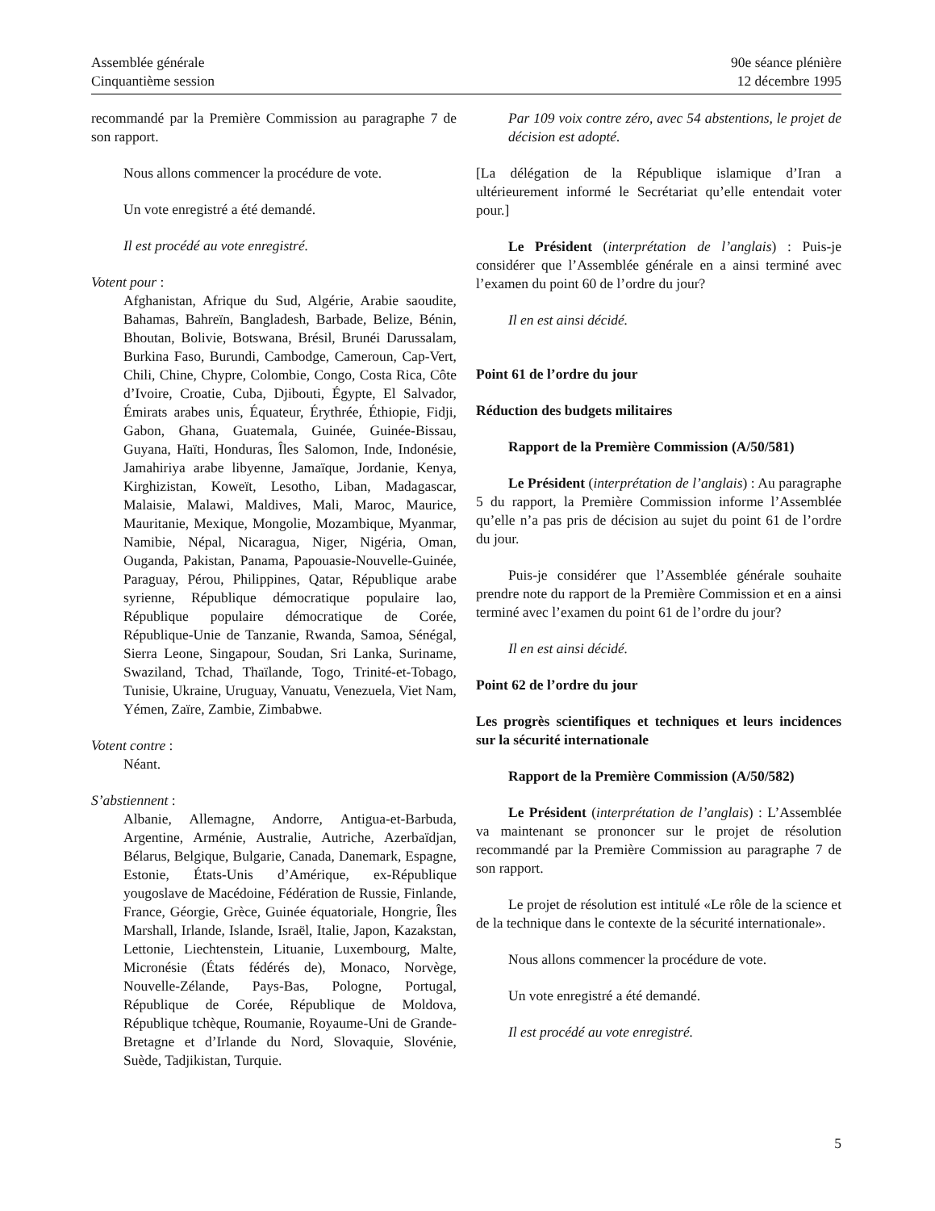Assemblée générale
Cinquantième session
90e séance plénière
12 décembre 1995
recommandé par la Première Commission au paragraphe 7 de son rapport.
Nous allons commencer la procédure de vote.
Un vote enregistré a été demandé.
Il est procédé au vote enregistré.
Votent pour :
Afghanistan, Afrique du Sud, Algérie, Arabie saoudite, Bahamas, Bahreïn, Bangladesh, Barbade, Belize, Bénin, Bhoutan, Bolivie, Botswana, Brésil, Brunéi Darussalam, Burkina Faso, Burundi, Cambodge, Cameroun, Cap-Vert, Chili, Chine, Chypre, Colombie, Congo, Costa Rica, Côte d’Ivoire, Croatie, Cuba, Djibouti, Égypte, El Salvador, Émirats arabes unis, Équateur, Érythrée, Éthiopie, Fidji, Gabon, Ghana, Guatemala, Guinée, Guinée-Bissau, Guyana, Haïti, Honduras, Îles Salomon, Inde, Indonésie, Jamahiriya arabe libyenne, Jamaïque, Jordanie, Kenya, Kirghizistan, Koweït, Lesotho, Liban, Madagascar, Malaisie, Malawi, Maldives, Mali, Maroc, Maurice, Mauritanie, Mexique, Mongolie, Mozambique, Myanmar, Namibie, Népal, Nicaragua, Niger, Nigéria, Oman, Ouganda, Pakistan, Panama, Papouasie-Nouvelle-Guinée, Paraguay, Pérou, Philippines, Qatar, République arabe syrienne, République démocratique populaire lao, République populaire démocratique de Corée, République-Unie de Tanzanie, Rwanda, Samoa, Sénégal, Sierra Leone, Singapour, Soudan, Sri Lanka, Suriname, Swaziland, Tchad, Thaïlande, Togo, Trinité-et-Tobago, Tunisie, Ukraine, Uruguay, Vanuatu, Venezuela, Viet Nam, Yémen, Zaïre, Zambie, Zimbabwe.
Votent contre :
Néant.
S’abstiennent :
Albanie, Allemagne, Andorre, Antigua-et-Barbuda, Argentine, Arménie, Australie, Autriche, Azerbaïdjan, Bélarus, Belgique, Bulgarie, Canada, Danemark, Espagne, Estonie, États-Unis d’Amérique, ex-République yougoslave de Macédoine, Fédération de Russie, Finlande, France, Géorgie, Grèce, Guinée équatoriale, Hongrie, Îles Marshall, Irlande, Islande, Israël, Italie, Japon, Kazakstan, Lettonie, Liechtenstein, Lituanie, Luxembourg, Malte, Micronésie (États fédérés de), Monaco, Norvège, Nouvelle-Zélande, Pays-Bas, Pologne, Portugal, République de Corée, République de Moldova, République tchèque, Roumanie, Royaume-Uni de Grande-Bretagne et d’Irlande du Nord, Slovaquie, Slovénie, Suède, Tadjikistan, Turquie.
Par 109 voix contre zéro, avec 54 abstentions, le projet de décision est adopté.
[La délégation de la République islamique d’Iran a ultérieurement informé le Secrétariat qu’elle entendait voter pour.]
Le Président (interprétation de l’anglais) : Puis-je considérer que l’Assemblée générale en a ainsi terminé avec l’examen du point 60 de l’ordre du jour?
Il en est ainsi décidé.
Point 61 de l’ordre du jour
Réduction des budgets militaires
Rapport de la Première Commission (A/50/581)
Le Président (interprétation de l’anglais) : Au paragraphe 5 du rapport, la Première Commission informe l’Assemblée qu’elle n’a pas pris de décision au sujet du point 61 de l’ordre du jour.
Puis-je considérer que l’Assemblée générale souhaite prendre note du rapport de la Première Commission et en a ainsi terminé avec l’examen du point 61 de l’ordre du jour?
Il en est ainsi décidé.
Point 62 de l’ordre du jour
Les progrès scientifiques et techniques et leurs incidences sur la sécurité internationale
Rapport de la Première Commission (A/50/582)
Le Président (interprétation de l’anglais) : L’Assemblée va maintenant se prononcer sur le projet de résolution recommandé par la Première Commission au paragraphe 7 de son rapport.
Le projet de résolution est intitulé «Le rôle de la science et de la technique dans le contexte de la sécurité internationale».
Nous allons commencer la procédure de vote.
Un vote enregistré a été demandé.
Il est procédé au vote enregistré.
5